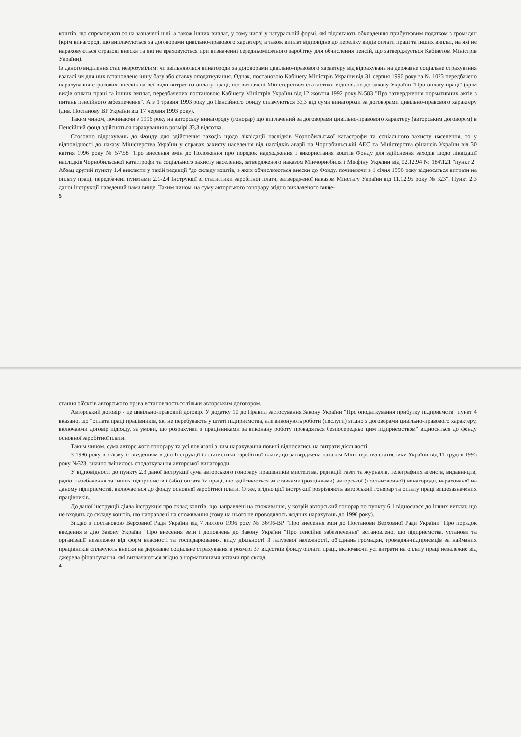коштів, що спрямовуються на зазначені цілі, а також інших виплат, у тому числі у натуральній формі, які підлягають обкладенню прибутковим податком з громадян (крім винагород, що виплачуються за договорами цивільно-правового характеру, а також виплат відповідно до переліку видів оплати праці та інших виплат, на які не нараховуються страхові внески та які не враховуються при визначенні середньомісячного заробітку для обчислення пенсій, що затверджується Кабінетом Міністрів України).
Із даного виділення стає незрозумілим: чи звільняються винагороди за договорами цивільно-правового характеру від відрахувань на державне соціальне страхування взагалі чи для них встановлено іншу базу або ставку оподаткування. Однак, постановою Кабінету Міністрів України від 31 серпня 1996 року за № 1023 передбачено нарахування страхових внесків на всі види витрат на оплату праці, що визначені Міністерством статистики відповідно до закону України "Про оплату праці" (крім видів оплати праці та інших виплат, передбачених постановою Кабінету Міністрів України від 12 жовтня 1992 року №583 "Про затвердження нормативних актів з питань пенсійного забезпечення". А з 1 травня 1993 року до Пенсійного фонду сплачуються 33,3 від суми винагороди за договорами цивільно-правового характеру (див. Постанову ВР України від 17 червня 1993 року).
Таким чином, починаючи з 1996 року на авторську винагороду (гонорар) що виплачений за договорами цивільно-правового характеру (авторським договором) в Пенсійний фонд здійсноться нарахування в розмірі 33,3 відсотка.
Стосовно відрахувань до Фонду для здійснення заходів щодо ліквідації наслідків Чорнобильської катастрофи та соціального захисту населення, то у відповідності до наказу Міністерства України у справах захисту населення від наслідків аварії на Чорнобильській АЕС та Міністерства фінансів України від 30 квітня 1996 року № 57\58 "Про внесення змін до Положення про порядок надходження і використання коштів Фонду для здійснення заходів щодо ліквідації наслідків Чорнобильської катастрофи та соціального захисту населення, затвердженого наказом Мінчорнобиля і Мінфіну України від 02.12.94 № 184\121 "пункт 2" Абзац другий пункту 1.4 викласти у такій редакції "до складу коштів, з яких обчислюються внески до Фонду, починаючи з 1 січня 1996 року відносяться витрати на оплату праці, передбачені пунктами 2.1-2.4 Інструкції зі статистики заробітної плати, затвердженої наказом Мінстату України від 11.12.95 року № 323". Пункт 2.3 даної інструкції наведений нами вище. Таким чином, на суму авторського гонорару згідно викладеного вище-
5
стання об'єктів авторського права встановлюється тільки авторським договором.
Авторський договір - це цивільно-правовий договір. У додатку 10 до Правил застосування Закону України "Про оподаткування прибутку підприємств" пункт 4 вказано, що "оплата праці працівників, які не перебувають у штаті підприємства, але виконують роботи (послуги) згідно з договорами цивільно-правового характеру, включаючи договір підряду, за умови, що розрахунки з працівниками за виконану роботу провадяться безпосередньо цим підприємством" відноситься до фонду основної заробітної плати.
Таким чином, сума авторського гонорару та усі пов'язані з ним нарахування повині відноситись на витрати діяльності.
З 1996 року в зв'язку із введенням в дію Інструкції із статистики заробітної плати,що затверджена наказом Міністерства статистики України від 11 грудня 1995 року №323, значно змінилось оподаткування авторської винагороди.
У відповідності до пункту 2.3 даної інструкції сума авторського гонорару працівників мистецтва, редакцій газет та журналів, телеграфних агенств, видавництв, радіо, телебачення та інших підприємств і (або) оплата їх праці, що здійснюється за ставками (розцінками) авторської (постановочної) винагороди, нарахованої на даному підприємстві, включається до фонду основної заробітної плати. Отже, згідно цієї інструкції розрізняють авторський гонорар та оплату праці вищезазначених працівників.
До даної інструкції діяла інструкція про склад коштів, що направлені на споживання, у котрій авторський гонорар по пункту 6.1 відносився до інших виплат, що не входять до складу коштів, що направлені на споживання (тому на нього не проводилось жодних нарахувань до 1996 року).
Згідно з постановою Верховної Ради України від 7 лютого 1996 року № 36\96-ВР "Про внесення змін до Постанови Верховної Ради України "Про порядок введення в дію Закону України "Про внесення змін і доповнень до Закону України "Про пенсійне забезпечення" встановлено, що підприємства, установи та організації незалежно від форм власності та господарювання, виду діяльності й галузевої належності, об'єднань громадян, громадян-підприємців за найманих працівників сплачують внески на державне соціальне страхування в розмірі 37 відсотків фонду оплати праці, включаючи усі витрати на оплату праці незалежно від джерела фінансування, які визначаються згідно з нормативними актами про склад
4